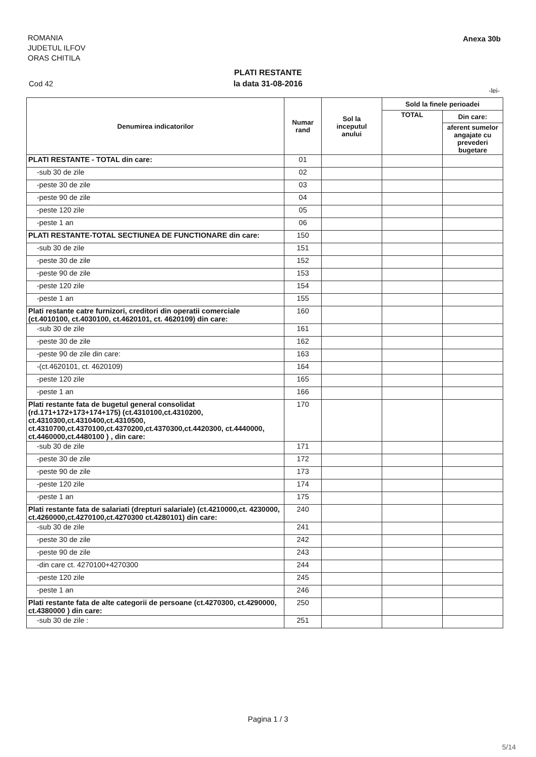ROMANIA
JUDETUL ILFOV
ORAS CHITILA
Anexa 30b
PLATI RESTANTE
la data 31-08-2016
Cod 42
-lei-
| Denumirea indicatorilor | Numar rand | Sol la inceputul anului | Sold la finele perioadei | |
| --- | --- | --- | --- | --- |
| | | | TOTAL | Din care: |
| | | | | aferent sumelor angajate cu prevederi bugetare |
| PLATI RESTANTE - TOTAL din care: | 01 | | | |
| -sub 30 de zile | 02 | | | |
| -peste 30 de zile | 03 | | | |
| -peste 90 de zile | 04 | | | |
| -peste 120 zile | 05 | | | |
| -peste 1 an | 06 | | | |
| PLATI RESTANTE-TOTAL SECTIUNEA DE FUNCTIONARE din care: | 150 | | | |
| -sub 30 de zile | 151 | | | |
| -peste 30 de zile | 152 | | | |
| -peste 90 de zile | 153 | | | |
| -peste 120 zile | 154 | | | |
| -peste 1 an | 155 | | | |
| Plati restante catre furnizori, creditori din operatii comerciale (ct.4010100, ct.4030100, ct.4620101, ct. 4620109) din care: | 160 | | | |
| -sub 30 de zile | 161 | | | |
| -peste 30 de zile | 162 | | | |
| -peste 90 de zile din care: | 163 | | | |
| -(ct.4620101, ct. 4620109) | 164 | | | |
| -peste 120 zile | 165 | | | |
| -peste 1 an | 166 | | | |
| Plati restante fata de bugetul general consolidat (rd.171+172+173+174+175) (ct.4310100,ct.4310200, ct.4310300,ct.4310400,ct.4310500, ct.4310700,ct.4370100,ct.4370200,ct.4370300,ct.4420300, ct.4440000, ct.4460000,ct.4480100 ) , din care: | 170 | | | |
| -sub 30 de zile | 171 | | | |
| -peste 30 de zile | 172 | | | |
| -peste 90 de zile | 173 | | | |
| -peste 120 zile | 174 | | | |
| -peste 1 an | 175 | | | |
| Plati restante fata de salariati (drepturi salariale) (ct.4210000,ct. 4230000, ct.4260000,ct.4270100,ct.4270300 ct.4280101) din care: | 240 | | | |
| -sub 30 de zile | 241 | | | |
| -peste 30 de zile | 242 | | | |
| -peste 90 de zile | 243 | | | |
| -din care ct. 4270100+4270300 | 244 | | | |
| -peste 120 zile | 245 | | | |
| -peste 1 an | 246 | | | |
| Plati restante fata de alte categorii de persoane (ct.4270300, ct.4290000, ct.4380000 ) din care: | 250 | | | |
| -sub 30 de zile : | 251 | | | |
Pagina 1 / 3
5/14